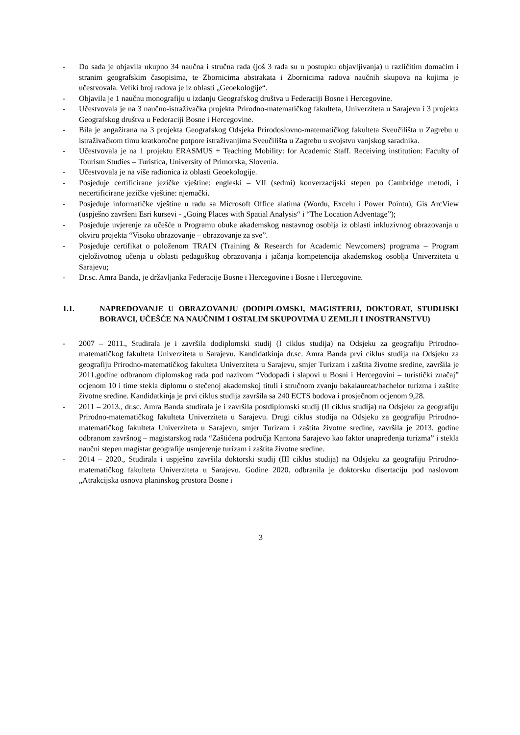- Do sada je objavila ukupno 34 naučna i stručna rada (još 3 rada su u postupku objavljivanja) u različitim domaćim i stranim geografskim časopisima, te Zbornicima abstrakata i Zbornicima radova naučnih skupova na kojima je učestvovala. Veliki broj radova je iz oblasti „Geoekologije“.
- Objavila je 1 naučnu monografiju u izdanju Geografskog društva u Federaciji Bosne i Hercegovine.
- Učestvovala je na 3 naučno-istraživačka projekta Prirodno-matematičkog fakulteta, Univerziteta u Sarajevu i 3 projekta Geografskog društva u Federaciji Bosne i Hercegovine.
- Bila je angažirana na 3 projekta Geografskog Odsjeka Prirodoslovno-matematičkog fakulteta Sveučilišta u Zagrebu u istraživačkom timu kratkoročne potpore istraživanjima Sveučilišta u Zagrebu u svojstvu vanjskog saradnika.
- Učestvovala je na 1 projektu ERASMUS + Teaching Mobility: for Academic Staff. Receiving institution: Faculty of Tourism Studies – Turistica, University of Primorska, Slovenia.
- Učestvovala je na više radionica iz oblasti Geoekologije.
- Posjeduje certificirane jezičke vještine: engleski – VII (sedmi) konverzacijski stepen po Cambridge metodi, i necertificirane jezičke vještine: njemački.
- Posjeduje informatičke vještine u radu sa Microsoft Office alatima (Wordu, Excelu i Power Pointu), Gis ArcView (uspješno završeni Esri kursevi - „Going Places with Spatial Analysis“ i “The Location Adventage”);
- Posjeduje uvjerenje za učešće u Programu obuke akademskog nastavnog osoblja iz oblasti inkluzivnog obrazovanja u okviru projekta “Visoko obrazovanje – obrazovanje za sve”.
- Posjeduje certifikat o položenom TRAIN (Training & Research for Academic Newcomers) programa – Program cjeloživotnog učenja u oblasti pedagoškog obrazovanja i jačanja kompetencija akademskog osoblja Univerziteta u Sarajevu;
- Dr.sc. Amra Banda, je državljanka Federacije Bosne i Hercegovine i Bosne i Hercegovine.
1.1. NAPREDOVANJE U OBRAZOVANJU (DODIPLOMSKI, MAGISTERIJ, DOKTORAT, STUDIJSKI BORAVCI, UČEŠĆE NA NAUČNIM I OSTALIM SKUPOVIMA U ZEMLJI I INOSTRANSTVU)
- 2007 – 2011., Studirala je i završila dodiplomski studij (I ciklus studija) na Odsjeku za geografiju Prirodno-matematičkog fakulteta Univerziteta u Sarajevu. Kandidatkinja dr.sc. Amra Banda prvi ciklus studija na Odsjeku za geografiju Prirodno-matematičkog fakulteta Univerziteta u Sarajevu, smjer Turizam i zaštita životne sredine, završila je 2011.godine odbranom diplomskog rada pod nazivom “Vodopadi i slapovi u Bosni i Hercegovini – turistički značaj” ocjenom 10 i time stekla diplomu o stečenoj akademskoj tituli i stručnom zvanju bakalaureat/bachelor turizma i zaštite životne sredine. Kandidatkinja je prvi ciklus studija završila sa 240 ECTS bodova i prosječnom ocjenom 9,28.
- 2011 – 2013., dr.sc. Amra Banda studirala je i završila postdiplomski studij (II ciklus studija) na Odsjeku za geografiju Prirodno-matematičkog fakulteta Univerziteta u Sarajevu. Drugi ciklus studija na Odsjeku za geografiju Prirodno-matematičkog fakulteta Univerziteta u Sarajevu, smjer Turizam i zaštita životne sredine, završila je 2013. godine odbranom završnog – magistarskog rada “Zaštićena područja Kantona Sarajevo kao faktor unapređenja turizma” i stekla naučni stepen magistar geografije usmjerenje turizam i zaštita životne sredine.
- 2014 – 2020., Studirala i uspješno završila doktorski studij (III ciklus studija) na Odsjeku za geografiju Prirodno-matematičkog fakulteta Univerziteta u Sarajevu. Godine 2020. odbranila je doktorsku disertaciju pod naslovom „Atrakcijska osnova planinskog prostora Bosne i
3